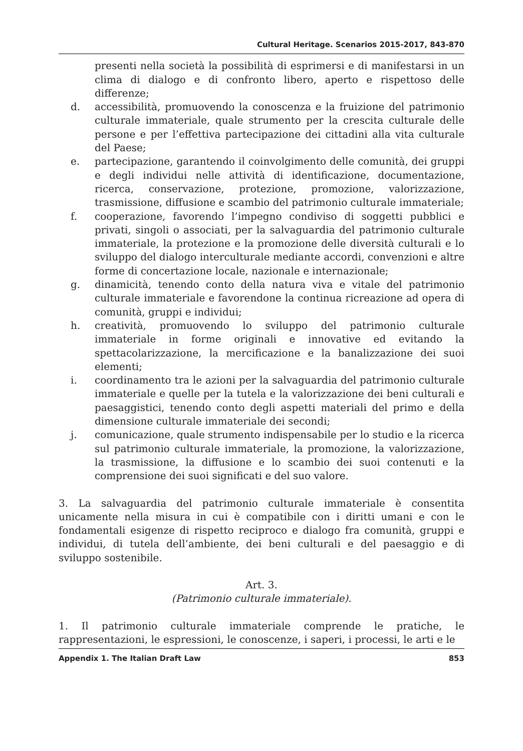Cultural Heritage. Scenarios 2015-2017, 843-870
presenti nella società la possibilità di esprimersi e di manifestarsi in un clima di dialogo e di confronto libero, aperto e rispettoso delle differenze;
d. accessibilità, promuovendo la conoscenza e la fruizione del patrimonio culturale immateriale, quale strumento per la crescita culturale delle persone e per l’effettiva partecipazione dei cittadini alla vita culturale del Paese;
e. partecipazione, garantendo il coinvolgimento delle comunità, dei gruppi e degli individui nelle attività di identificazione, documentazione, ricerca, conservazione, protezione, promozione, valorizzazione, trasmissione, diffusione e scambio del patrimonio culturale immateriale;
f. cooperazione, favorendo l’impegno condiviso di soggetti pubblici e privati, singoli o associati, per la salvaguardia del patrimonio culturale immateriale, la protezione e la promozione delle diversità culturali e lo sviluppo del dialogo interculturale mediante accordi, convenzioni e altre forme di concertazione locale, nazionale e internazionale;
g. dinamicità, tenendo conto della natura viva e vitale del patrimonio culturale immateriale e favorendone la continua ricreazione ad opera di comunità, gruppi e individui;
h. creatività, promuovendo lo sviluppo del patrimonio culturale immateriale in forme originali e innovative ed evitando la spettacolarizzazione, la mercificazione e la banalizzazione dei suoi elementi;
i. coordinamento tra le azioni per la salvaguardia del patrimonio culturale immateriale e quelle per la tutela e la valorizzazione dei beni culturali e paesaggistici, tenendo conto degli aspetti materiali del primo e della dimensione culturale immateriale dei secondi;
j. comunicazione, quale strumento indispensabile per lo studio e la ricerca sul patrimonio culturale immateriale, la promozione, la valorizzazione, la trasmissione, la diffusione e lo scambio dei suoi contenuti e la comprensione dei suoi significati e del suo valore.
3. La salvaguardia del patrimonio culturale immateriale è consentita unicamente nella misura in cui è compatibile con i diritti umani e con le fondamentali esigenze di rispetto reciproco e dialogo fra comunità, gruppi e individui, di tutela dell’ambiente, dei beni culturali e del paesaggio e di sviluppo sostenibile.
Art. 3.
(Patrimonio culturale immateriale).
1. Il patrimonio culturale immateriale comprende le pratiche, le rappresentazioni, le espressioni, le conoscenze, i saperi, i processi, le arti e le
Appendix 1. The Italian Draft Law 853